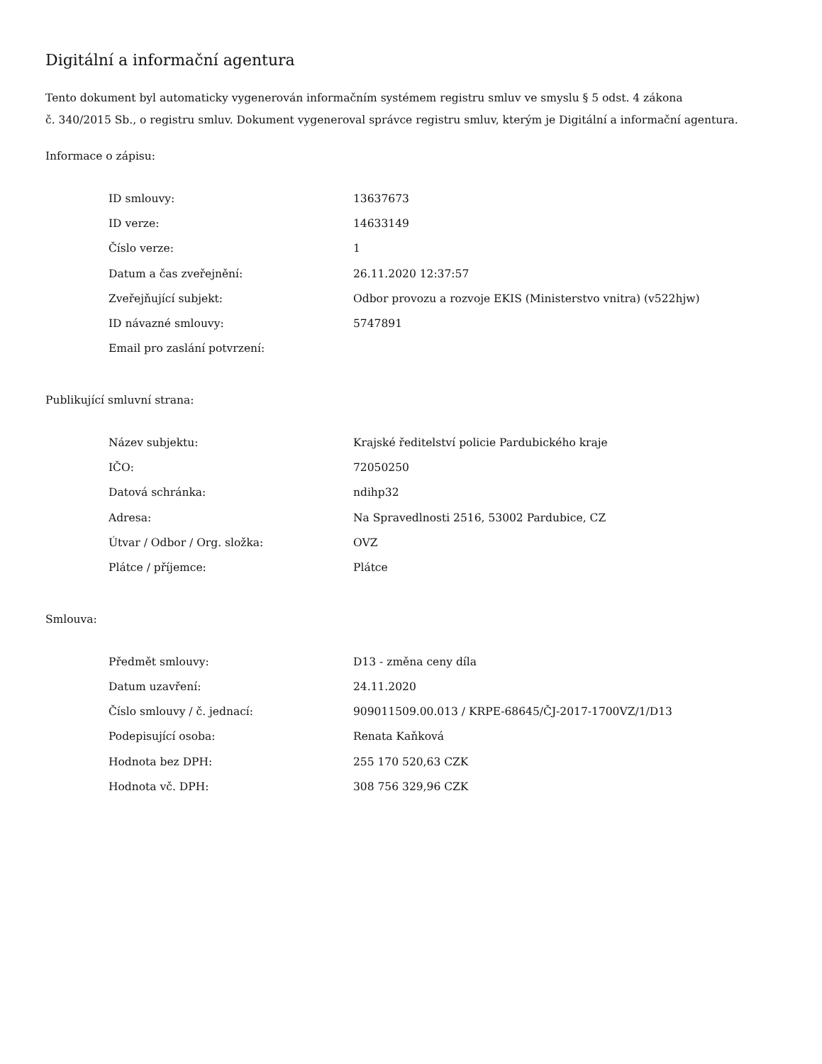Digitální a informační agentura
Tento dokument byl automaticky vygenerován informačním systémem registru smluv ve smyslu § 5 odst. 4 zákona
č. 340/2015 Sb., o registru smluv. Dokument vygeneroval správce registru smluv, kterým je Digitální a informační agentura.
Informace o zápisu:
| ID smlouvy: | 13637673 |
| ID verze: | 14633149 |
| Číslo verze: | 1 |
| Datum a čas zveřejnění: | 26.11.2020 12:37:57 |
| Zveřejňující subjekt: | Odbor provozu a rozvoje EKIS (Ministerstvo vnitra) (v522hjw) |
| ID návazné smlouvy: | 5747891 |
| Email pro zaslání potvrzení: | |
Publikující smluvní strana:
| Název subjektu: | Krajské ředitelství policie Pardubického kraje |
| IČO: | 72050250 |
| Datová schránka: | ndihp32 |
| Adresa: | Na Spravedlnosti 2516, 53002 Pardubice, CZ |
| Útvar / Odbor / Org. složka: | OVZ |
| Plátce / příjemce: | Plátce |
Smlouva:
| Předmět smlouvy: | D13 - změna ceny díla |
| Datum uzavření: | 24.11.2020 |
| Číslo smlouvy / č. jednací: | 909011509.00.013 / KRPE-68645/ČJ-2017-1700VZ/1/D13 |
| Podepisující osoba: | Renata Kaňková |
| Hodnota bez DPH: | 255 170 520,63 CZK |
| Hodnota vč. DPH: | 308 756 329,96 CZK |